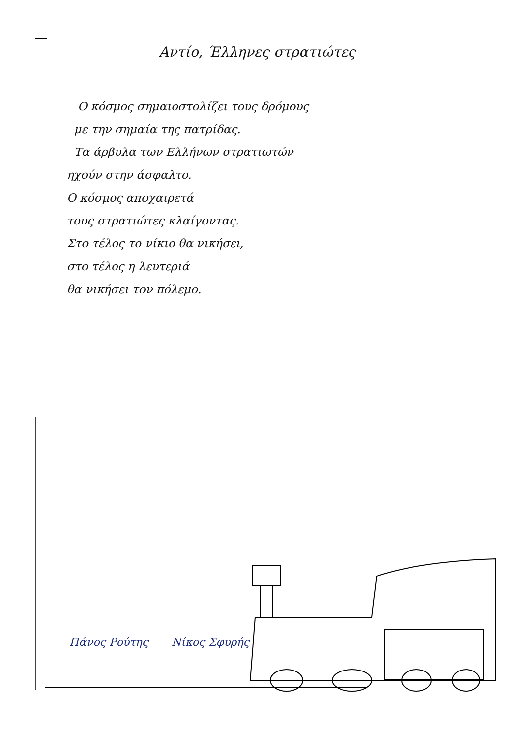Αντίο, Έλληνες στρατιώτες
Ο κόσμος σημαιοστολίζει τους δρόμους
με την σημαία της πατρίδας.
Τα άρβυλα των Ελλήνων στρατιωτών
ηχούν στην άσφαλτο.
Ο κόσμος αποχαιρετά
τους στρατιώτες κλαίγοντας.
Στο τέλος το νίκιο θα νικήσει,
στο τέλος η λευτεριά
θα νικήσει τον πόλεμο.
Πάνος Ρούτης Νίκος Σφυρής